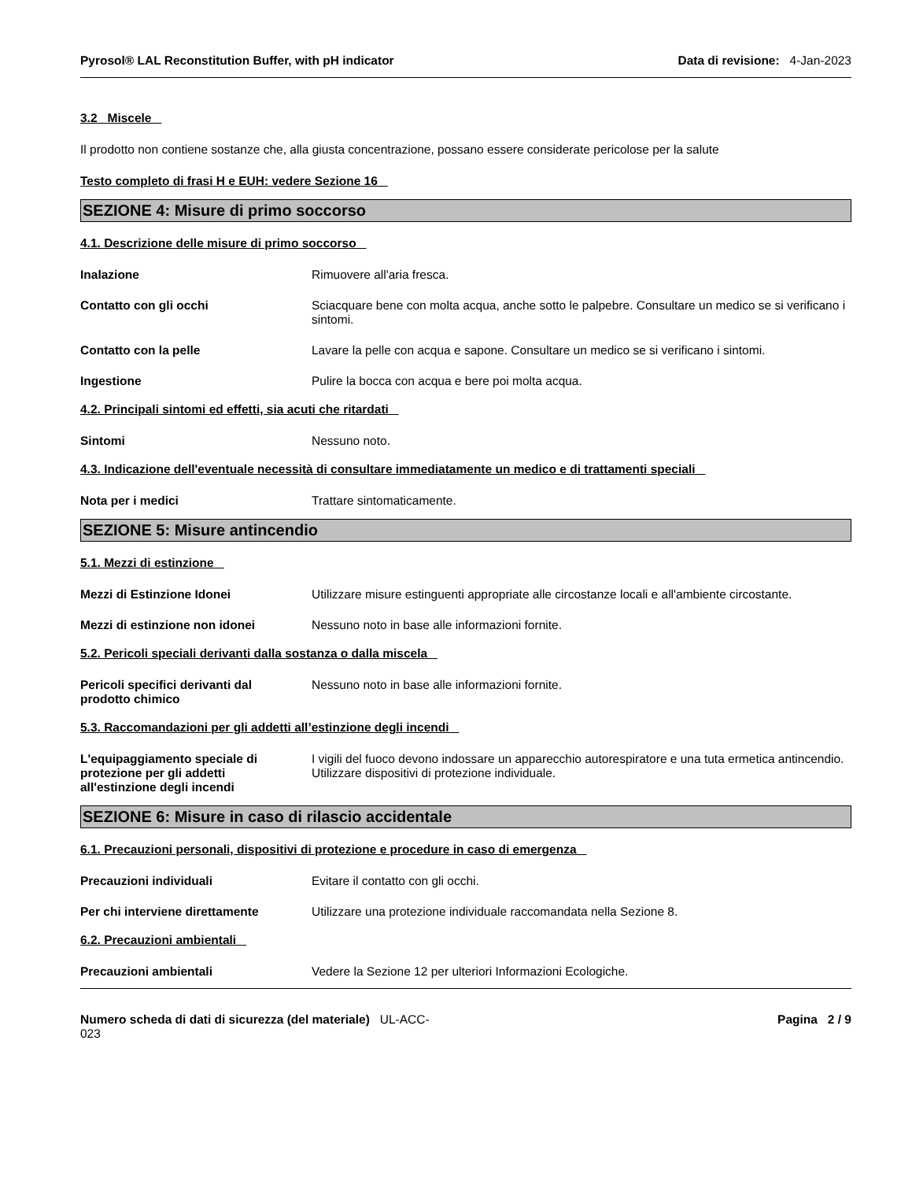Pyrosol® LAL Reconstitution Buffer, with pH indicator Data di revisione: 4-Jan-2023
3.2 Miscele
Il prodotto non contiene sostanze che, alla giusta concentrazione, possano essere considerate pericolose per la salute
Testo completo di frasi H e EUH: vedere Sezione 16
SEZIONE 4: Misure di primo soccorso
4.1. Descrizione delle misure di primo soccorso
Inalazione Rimuovere all'aria fresca.
Contatto con gli occhi Sciacquare bene con molta acqua, anche sotto le palpebre. Consultare un medico se si verificano i sintomi.
Contatto con la pelle Lavare la pelle con acqua e sapone. Consultare un medico se si verificano i sintomi.
Ingestione Pulire la bocca con acqua e bere poi molta acqua.
4.2. Principali sintomi ed effetti, sia acuti che ritardati
Sintomi Nessuno noto.
4.3. Indicazione dell'eventuale necessità di consultare immediatamente un medico e di trattamenti speciali
Nota per i medici Trattare sintomaticamente.
SEZIONE 5: Misure antincendio
5.1. Mezzi di estinzione
Mezzi di Estinzione Idonei Utilizzare misure estinguenti appropriate alle circostanze locali e all'ambiente circostante.
Mezzi di estinzione non idonei Nessuno noto in base alle informazioni fornite.
5.2. Pericoli speciali derivanti dalla sostanza o dalla miscela
Pericoli specifici derivanti dal
prodotto chimico Nessuno noto in base alle informazioni fornite.
5.3. Raccomandazioni per gli addetti all’estinzione degli incendi
L'equipaggiamento speciale di
protezione per gli addetti
all'estinzione degli incendi I vigili del fuoco devono indossare un apparecchio autorespiratore e una tuta ermetica antincendio. Utilizzare dispositivi di protezione individuale.
SEZIONE 6: Misure in caso di rilascio accidentale
6.1. Precauzioni personali, dispositivi di protezione e procedure in caso di emergenza
Precauzioni individuali Evitare il contatto con gli occhi.
Per chi interviene direttamente Utilizzare una protezione individuale raccomandata nella Sezione 8.
6.2. Precauzioni ambientali
Precauzioni ambientali Vedere la Sezione 12 per ulteriori Informazioni Ecologiche.
Numero scheda di dati di sicurezza (del materiale) UL-ACC-
023 Pagina 2 / 9